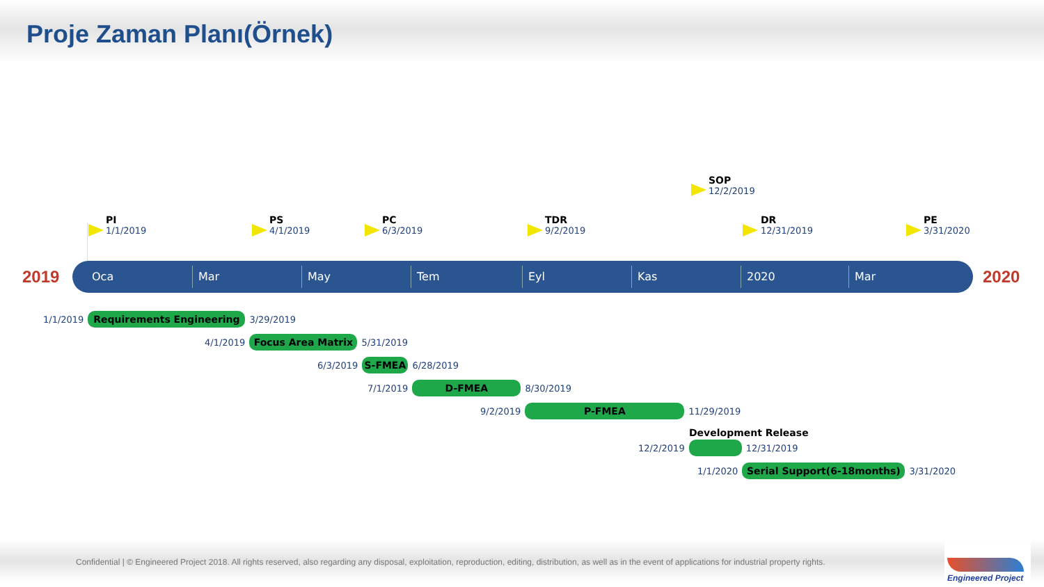Proje Zaman Planı(Örnek)
PI
1/1/2019
PS
4/1/2019
PC
6/3/2019
TDR
9/2/2019
SOP
12/2/2019
DR
12/31/2019
PE
3/31/2020
2019 Oca Mar May Tem Eyl Kas 2020 Mar 2020
1/1/2019
Requirements Engineering
3/29/2019
4/1/2019
Focus Area Matrix
5/31/2019
6/3/2019
S-FMEA
6/28/2019
7/1/2019
D-FMEA
8/30/2019
9/2/2019
P-FMEA
11/29/2019
Development Release
12/2/2019
12/31/2019
1/1/2020
Serial Support(6-18months)
3/31/2020
Confidential | © Engineered Project 2018. All rights reserved, also regarding any disposal, exploitation, reproduction, editing, distribution, as well as in the event of applications for industrial property rights.
Engineered Project